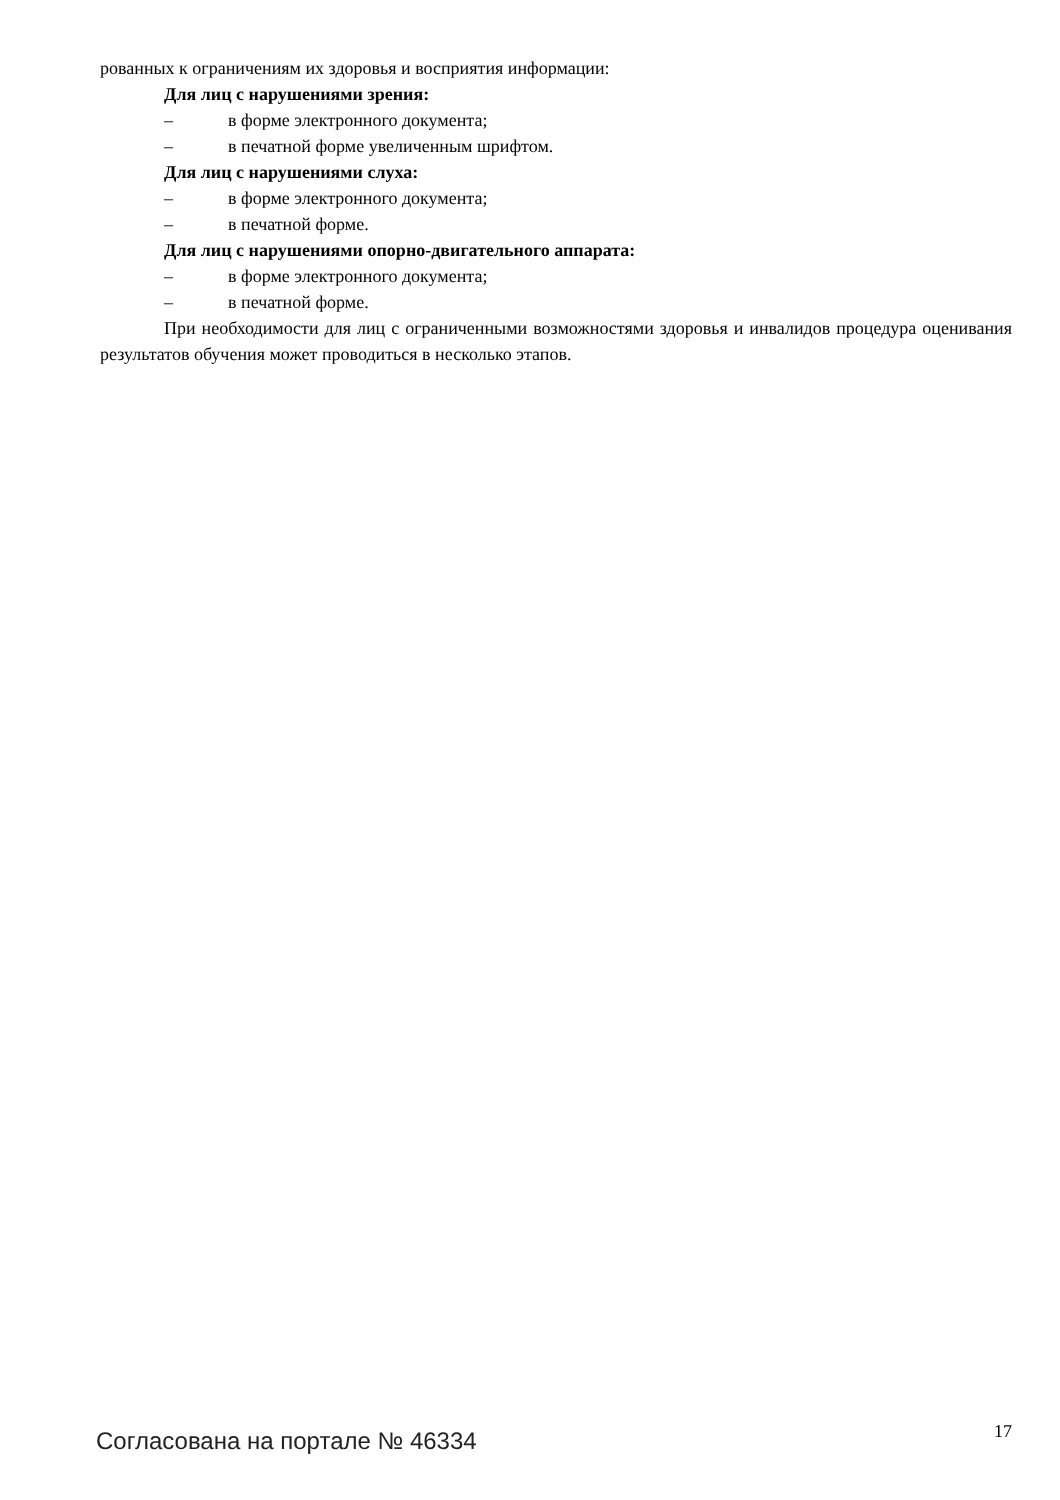рованных к ограничениям их здоровья и восприятия информации:
Для лиц с нарушениями зрения:
– в форме электронного документа;
– в печатной форме увеличенным шрифтом.
Для лиц с нарушениями слуха:
– в форме электронного документа;
– в печатной форме.
Для лиц с нарушениями опорно-двигательного аппарата:
– в форме электронного документа;
– в печатной форме.
При необходимости для лиц с ограниченными возможностями здоровья и инвалидов процедура оценивания результатов обучения может проводиться в несколько этапов.
Согласована на портале № 46334 17